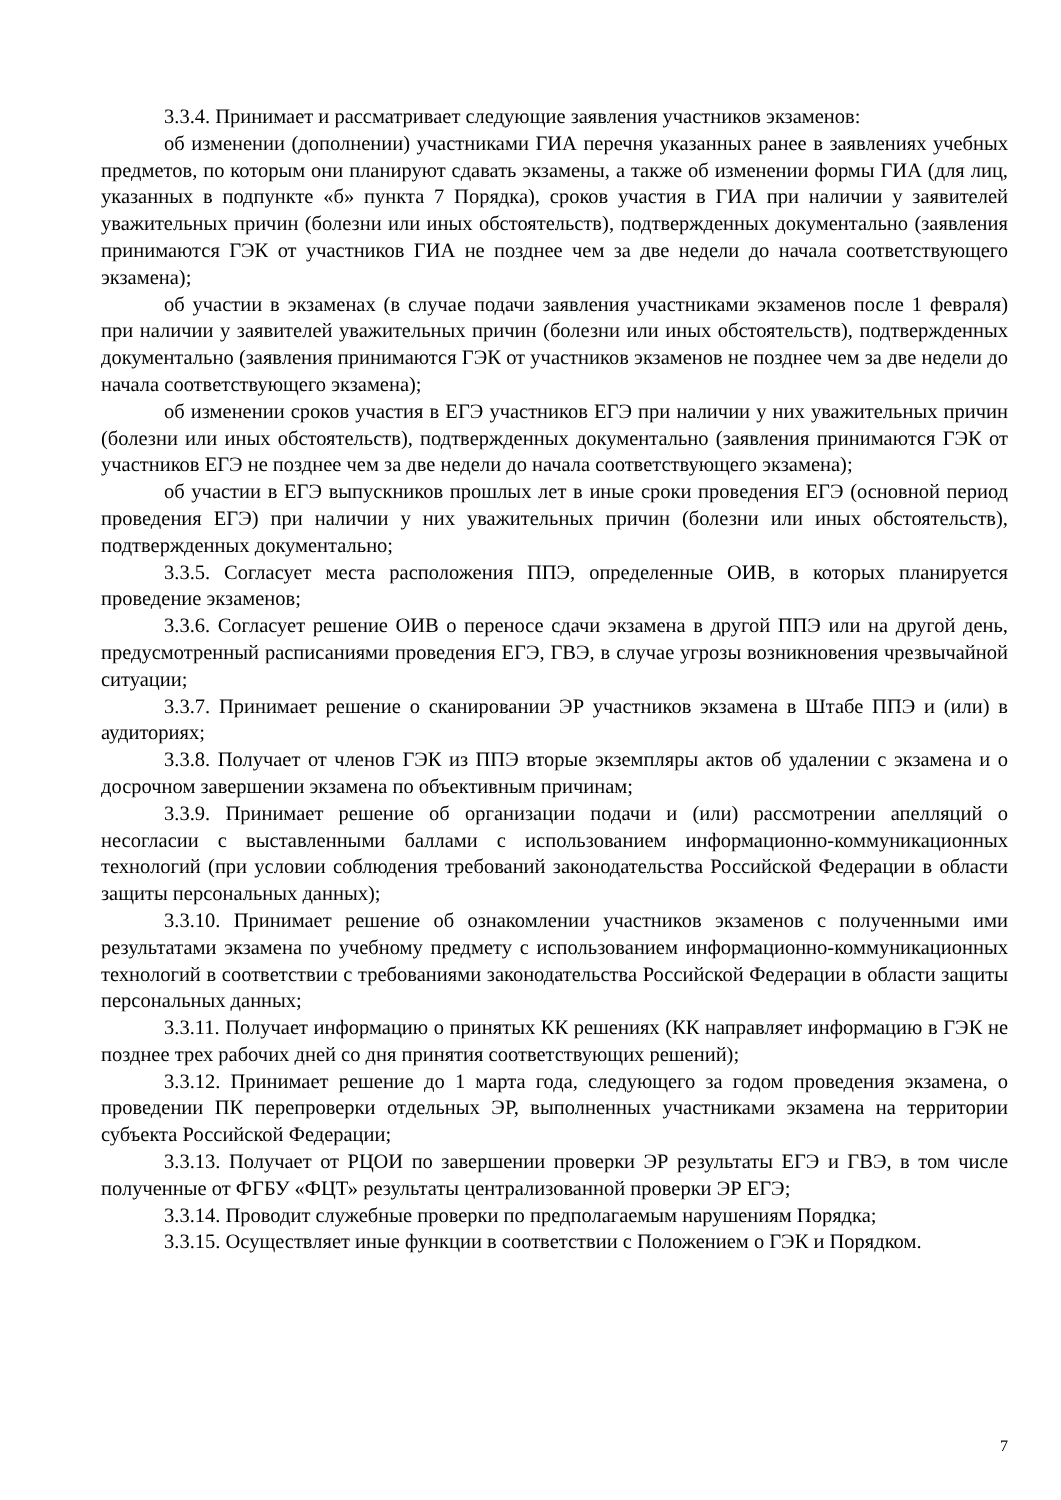3.3.4. Принимает и рассматривает следующие заявления участников экзаменов:
об изменении (дополнении) участниками ГИА перечня указанных ранее в заявлениях учебных предметов, по которым они планируют сдавать экзамены, а также об изменении формы ГИА (для лиц, указанных в подпункте «б» пункта 7 Порядка), сроков участия в ГИА при наличии у заявителей уважительных причин (болезни или иных обстоятельств), подтвержденных документально (заявления принимаются ГЭК от участников ГИА не позднее чем за две недели до начала соответствующего экзамена);
об участии в экзаменах (в случае подачи заявления участниками экзаменов после 1 февраля) при наличии у заявителей уважительных причин (болезни или иных обстоятельств), подтвержденных документально (заявления принимаются ГЭК от участников экзаменов не позднее чем за две недели до начала соответствующего экзамена);
об изменении сроков участия в ЕГЭ участников ЕГЭ при наличии у них уважительных причин (болезни или иных обстоятельств), подтвержденных документально (заявления принимаются ГЭК от участников ЕГЭ не позднее чем за две недели до начала соответствующего экзамена);
об участии в ЕГЭ выпускников прошлых лет в иные сроки проведения ЕГЭ (основной период проведения ЕГЭ) при наличии у них уважительных причин (болезни или иных обстоятельств), подтвержденных документально;
3.3.5. Согласует места расположения ППЭ, определенные ОИВ, в которых планируется проведение экзаменов;
3.3.6. Согласует решение ОИВ о переносе сдачи экзамена в другой ППЭ или на другой день, предусмотренный расписаниями проведения ЕГЭ, ГВЭ, в случае угрозы возникновения чрезвычайной ситуации;
3.3.7. Принимает решение о сканировании ЭР участников экзамена в Штабе ППЭ и (или) в аудиториях;
3.3.8. Получает от членов ГЭК из ППЭ вторые экземпляры актов об удалении с экзамена и о досрочном завершении экзамена по объективным причинам;
3.3.9. Принимает решение об организации подачи и (или) рассмотрении апелляций о несогласии с выставленными баллами с использованием информационно-коммуникационных технологий (при условии соблюдения требований законодательства Российской Федерации в области защиты персональных данных);
3.3.10. Принимает решение об ознакомлении участников экзаменов с полученными ими результатами экзамена по учебному предмету с использованием информационно-коммуникационных технологий в соответствии с требованиями законодательства Российской Федерации в области защиты персональных данных;
3.3.11. Получает информацию о принятых КК решениях (КК направляет информацию в ГЭК не позднее трех рабочих дней со дня принятия соответствующих решений);
3.3.12. Принимает решение до 1 марта года, следующего за годом проведения экзамена, о проведении ПК перепроверки отдельных ЭР, выполненных участниками экзамена на территории субъекта Российской Федерации;
3.3.13. Получает от РЦОИ по завершении проверки ЭР результаты ЕГЭ и ГВЭ, в том числе полученные от ФГБУ «ФЦТ» результаты централизованной проверки ЭР ЕГЭ;
3.3.14. Проводит служебные проверки по предполагаемым нарушениям Порядка;
3.3.15. Осуществляет иные функции в соответствии с Положением о ГЭК и Порядком.
7